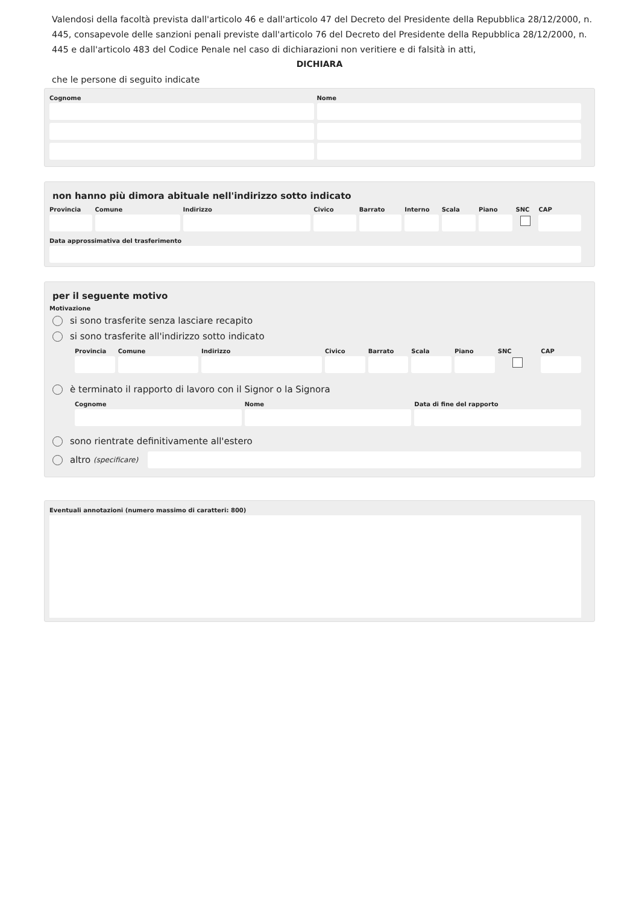Valendosi della facoltà prevista dall'articolo 46 e dall'articolo 47 del Decreto del Presidente della Repubblica 28/12/2000, n. 445, consapevole delle sanzioni penali previste dall'articolo 76 del Decreto del Presidente della Repubblica 28/12/2000, n. 445 e dall'articolo 483 del Codice Penale nel caso di dichiarazioni non veritiere e di falsità in atti,
DICHIARA
che le persone di seguito indicate
Cognome Nome
non hanno più dimora abituale nell'indirizzo sotto indicato
Provincia Comune Indirizzo Civico Barrato Interno Scala Piano SNC CAP
Data approssimativa del trasferimento
per il seguente motivo
Motivazione
si sono trasferite senza lasciare recapito
si sono trasferite all'indirizzo sotto indicato
Provincia Comune Indirizzo Civico Barrato Scala Piano SNC CAP
è terminato il rapporto di lavoro con il Signor o la Signora
Cognome Nome Data di fine del rapporto
sono rientrate definitivamente all'estero
altro (specificare)
Eventuali annotazioni (numero massimo di caratteri: 800)